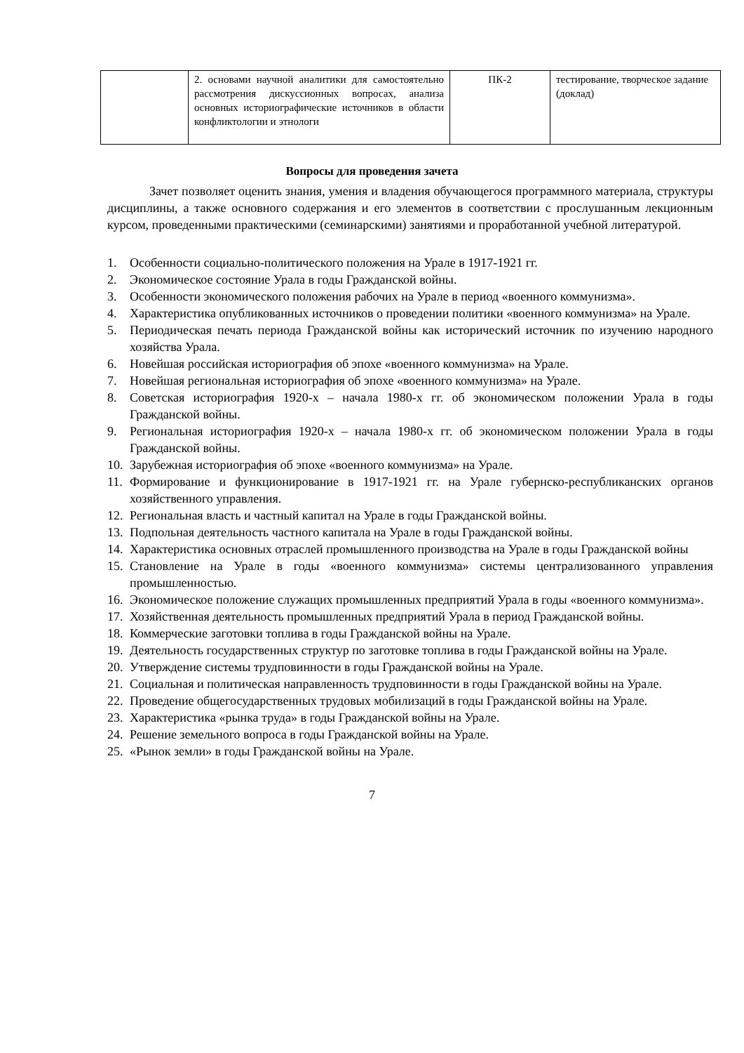| | 2. основами научной аналитики для самостоятельно рассмотрения дискуссионных вопросах, анализа основных историографические источников в области конфликтологии и этнологи | ПК-2 | тестирование, творческое задание (доклад) |
Вопросы для проведения зачета
Зачет позволяет оценить знания, умения и владения обучающегося программного материала, структуры дисциплины, а также основного содержания и его элементов в соответствии с прослушанным лекционным курсом, проведенными практическими (семинарскими) занятиями и проработанной учебной литературой.
1. Особенности социально-политического положения на Урале в 1917-1921 гг.
2. Экономическое состояние Урала в годы Гражданской войны.
3. Особенности экономического положения рабочих на Урале в период «военного коммунизма».
4. Характеристика опубликованных источников о проведении политики «военного коммунизма» на Урале.
5. Периодическая печать периода Гражданской войны как исторический источник по изучению народного хозяйства Урала.
6. Новейшая российская историография об эпохе «военного коммунизма» на Урале.
7. Новейшая региональная историография об эпохе «военного коммунизма» на Урале.
8. Советская историография 1920-х – начала 1980-х гг. об экономическом положении Урала в годы Гражданской войны.
9. Региональная историография 1920-х – начала 1980-х гг. об экономическом положении Урала в годы Гражданской войны.
10. Зарубежная историография об эпохе «военного коммунизма» на Урале.
11. Формирование и функционирование в 1917-1921 гг. на Урале губернско-республиканских органов хозяйственного управления.
12. Региональная власть и частный капитал на Урале в годы Гражданской войны.
13. Подпольная деятельность частного капитала на Урале в годы Гражданской войны.
14. Характеристика основных отраслей промышленного производства на Урале в годы Гражданской войны
15. Становление на Урале в годы «военного коммунизма» системы централизованного управления промышленностью.
16. Экономическое положение служащих промышленных предприятий Урала в годы «военного коммунизма».
17. Хозяйственная деятельность промышленных предприятий Урала в период Гражданской войны.
18. Коммерческие заготовки топлива в годы Гражданской войны на Урале.
19. Деятельность государственных структур по заготовке топлива в годы Гражданской войны на Урале.
20. Утверждение системы трудповинности в годы Гражданской войны на Урале.
21. Социальная и политическая направленность трудповинности в годы Гражданской войны на Урале.
22. Проведение общегосударственных трудовых мобилизаций в годы Гражданской войны на Урале.
23. Характеристика «рынка труда» в годы Гражданской войны на Урале.
24. Решение земельного вопроса в годы Гражданской войны на Урале.
25. «Рынок земли» в годы Гражданской войны на Урале.
7